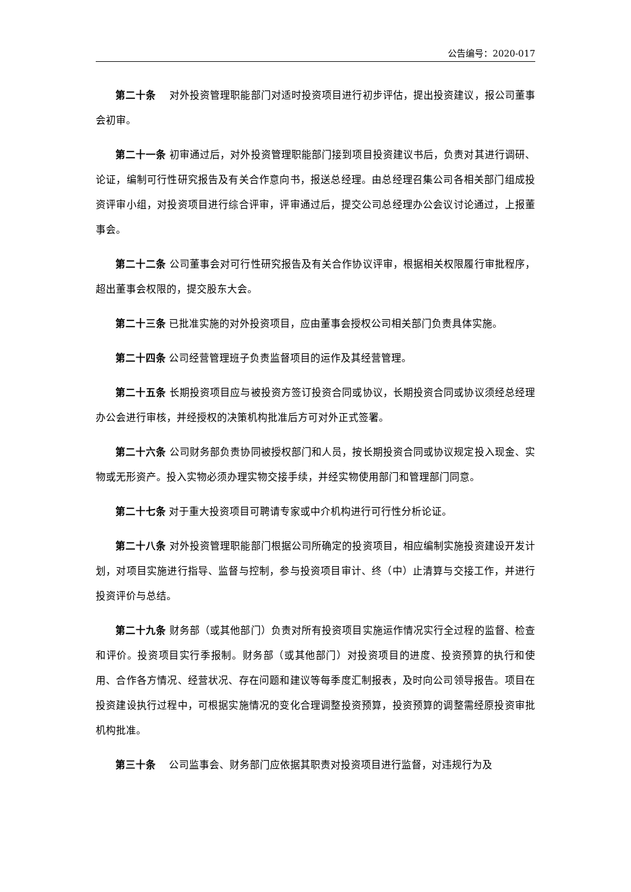公告编号：2020-017
第二十条　 对外投资管理职能部门对适时投资项目进行初步评估，提出投资建议，报公司董事会初审。
第二十一条 初审通过后，对外投资管理职能部门接到项目投资建议书后，负责对其进行调研、论证，编制可行性研究报告及有关合作意向书，报送总经理。由总经理召集公司各相关部门组成投资评审小组，对投资项目进行综合评审，评审通过后，提交公司总经理办公会议讨论通过，上报董事会。
第二十二条 公司董事会对可行性研究报告及有关合作协议评审，根据相关权限履行审批程序，超出董事会权限的，提交股东大会。
第二十三条 已批准实施的对外投资项目，应由董事会授权公司相关部门负责具体实施。
第二十四条 公司经营管理班子负责监督项目的运作及其经营管理。
第二十五条 长期投资项目应与被投资方签订投资合同或协议，长期投资合同或协议须经总经理办公会进行审核，并经授权的决策机构批准后方可对外正式签署。
第二十六条 公司财务部负责协同被授权部门和人员，按长期投资合同或协议规定投入现金、实物或无形资产。投入实物必须办理实物交接手续，并经实物使用部门和管理部门同意。
第二十七条 对于重大投资项目可聘请专家或中介机构进行可行性分析论证。
第二十八条 对外投资管理职能部门根据公司所确定的投资项目，相应编制实施投资建设开发计划，对项目实施进行指导、监督与控制，参与投资项目审计、终（中）止清算与交接工作，并进行投资评价与总结。
第二十九条 财务部（或其他部门）负责对所有投资项目实施运作情况实行全过程的监督、检查和评价。投资项目实行季报制。财务部（或其他部门）对投资项目的进度、投资预算的执行和使用、合作各方情况、经营状况、存在问题和建议等每季度汇制报表，及时向公司领导报告。项目在投资建设执行过程中，可根据实施情况的变化合理调整投资预算，投资预算的调整需经原投资审批机构批准。
第三十条　 公司监事会、财务部门应依据其职责对投资项目进行监督，对违规行为及